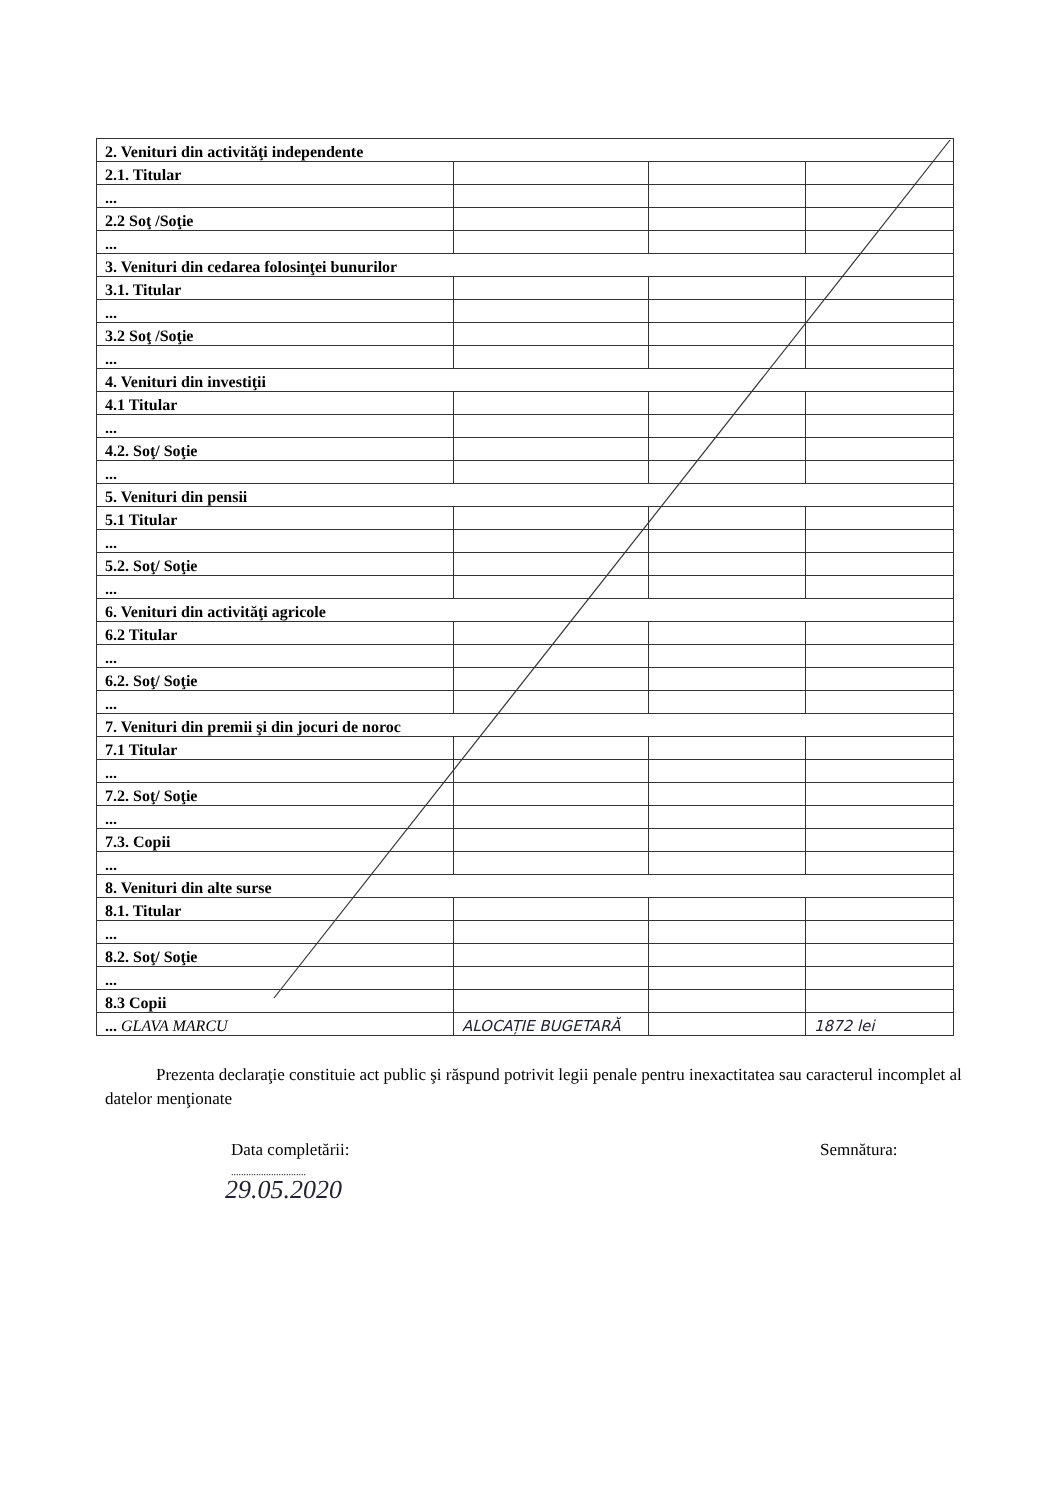| 2. Venituri din activităţi independente | | | |
| 2.1. Titular | | | |
| ... | | | |
| 2.2 Soţ /Soţie | | | |
| ... | | | |
| 3. Venituri din cedarea folosinţei bunurilor | | | |
| 3.1. Titular | | | |
| ... | | | |
| 3.2 Soţ /Soţie | | | |
| ... | | | |
| 4. Venituri din investiţii | | | |
| 4.1 Titular | | | |
| ... | | | |
| 4.2. Soţ/ Soţie | | | |
| ... | | | |
| 5. Venituri din pensii | | | |
| 5.1 Titular | | | |
| ... | | | |
| 5.2. Soţ/ Soţie | | | |
| ... | | | |
| 6. Venituri din activităţi agricole | | | |
| 6.2 Titular | | | |
| ... | | | |
| 6.2. Soţ/ Soţie | | | |
| ... | | | |
| 7. Venituri din premii şi din jocuri de noroc | | | |
| 7.1 Titular | | | |
| ... | | | |
| 7.2. Soţ/ Soţie | | | |
| ... | | | |
| 7.3. Copii | | | |
| ... | | | |
| 8. Venituri din alte surse | | | |
| 8.1. Titular | | | |
| ... | | | |
| 8.2. Soţ/ Soţie | | | |
| ... | | | |
| 8.3 Copii | | | |
| ... GLAVA MARCU | ALOCAȚIE BUGETARĂ | | 1872 lei |
Prezenta declaraţie constituie act public şi răspund potrivit legii penale pentru inexactitatea sau caracterul incomplet al datelor menţionate
Data completării:
..............................
Semnătura:
29.05.2020